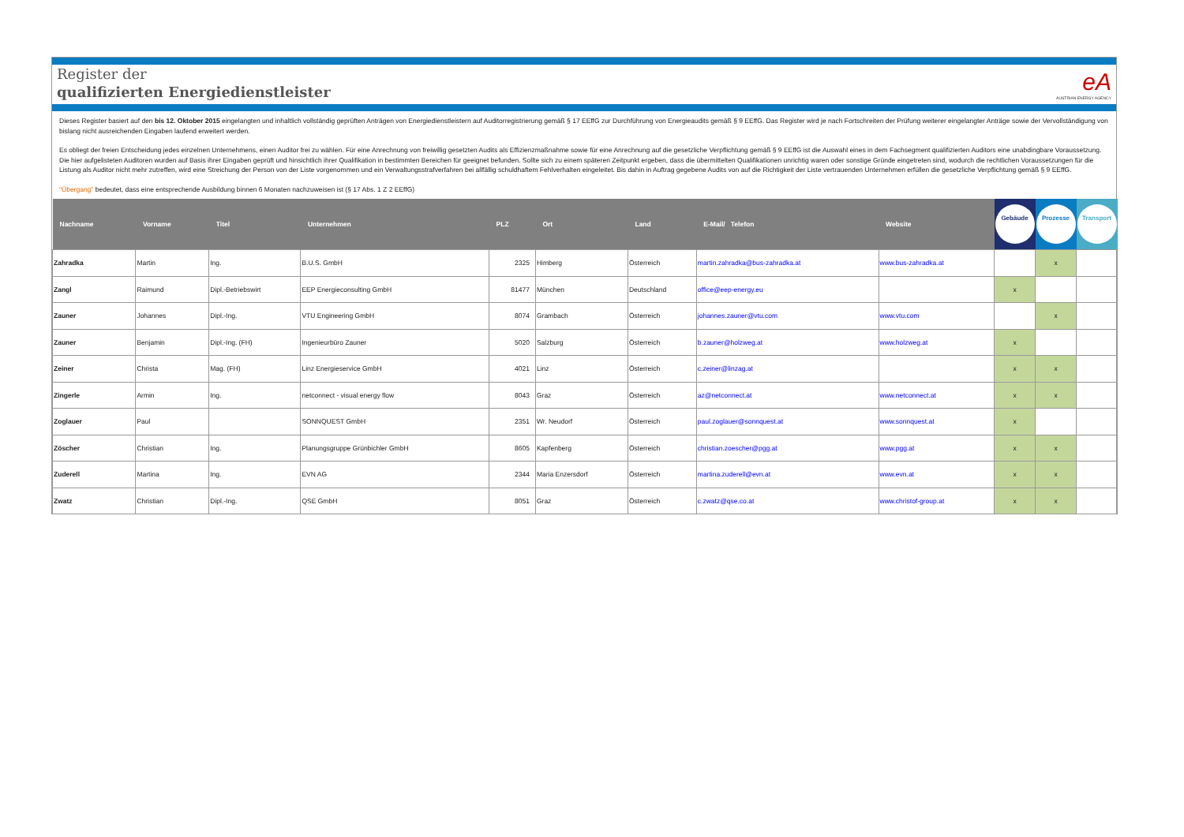Register der
qualifizierten Energiedienstleister
eA
AUSTRIAN ENERGY AGENCY
Dieses Register basiert auf den bis 12. Oktober 2015 eingelangten und inhaltlich vollständig geprüften Anträgen von Energiedienstleistern auf Auditorregistrierung gemäß § 17 EEffG zur Durchführung von Energieaudits gemäß § 9 EEffG. Das Register wird je nach Fortschreiten der Prüfung weiterer eingelangter Anträge sowie der Vervollständigung von bislang nicht ausreichenden Eingaben laufend erweitert werden.
Es obliegt der freien Entscheidung jedes einzelnen Unternehmens, einen Auditor frei zu wählen. Für eine Anrechnung von freiwillig gesetzten Audits als Effizienzmaßnahme sowie für eine Anrechnung auf die gesetzliche Verpflichtung gemäß § 9 EEffG ist die Auswahl eines in dem Fachsegment qualifizierten Auditors eine unabdingbare Voraussetzung. Die hier aufgelisteten Auditoren wurden auf Basis ihrer Eingaben geprüft und hinsichtlich ihrer Qualifikation in bestimmten Bereichen für geeignet befunden. Sollte sich zu einem späteren Zeitpunkt ergeben, dass die übermittelten Qualifikationen unrichtig waren oder sonstige Gründe eingetreten sind, wodurch die rechtlichen Voraussetzungen für die Listung als Auditor nicht mehr zutreffen, wird eine Streichung der Person von der Liste vorgenommen und ein Verwaltungsstrafverfahren bei allfällig schuldhaftem Fehlverhalten eingeleitet. Bis dahin in Auftrag gegebene Audits von auf die Richtigkeit der Liste vertrauenden Unternehmen erfüllen die gesetzliche Verpflichtung gemäß § 9 EEffG.
"Übergang" bedeutet, dass eine entsprechende Ausbildung binnen 6 Monaten nachzuweisen ist (§ 17 Abs. 1 Z 2 EEffG)
| Nachname | Vorname | Titel | Unternehmen | PLZ | Ort | Land | E-Mail/ Telefon | Website | Gebäude | Prozesse | Transport |
| --- | --- | --- | --- | --- | --- | --- | --- | --- | --- | --- | --- |
| Zahradka | Martin | Ing. | B.U.S. GmbH | 2325 | Himberg | Österreich | martin.zahradka@bus-zahradka.at | www.bus-zahradka.at | | x | |
| Zangl | Raimund | Dipl.-Betriebswirt | EEP Energieconsulting GmbH | 81477 | München | Deutschland | office@eep-energy.eu | | x | | |
| Zauner | Johannes | Dipl.-Ing. | VTU Engineering GmbH | 8074 | Grambach | Österreich | johannes.zauner@vtu.com | www.vtu.com | | x | |
| Zauner | Benjamin | Dipl.-Ing. (FH) | Ingenieurbüro Zauner | 5020 | Salzburg | Österreich | b.zauner@holzweg.at | www.holzweg.at | x | | |
| Zeiner | Christa | Mag. (FH) | Linz Energieservice GmbH | 4021 | Linz | Österreich | c.zeiner@linzag.at | | x | x | |
| Zingerle | Armin | Ing. | netconnect - visual energy flow | 8043 | Graz | Österreich | az@netconnect.at | www.netconnect.at | x | x | |
| Zoglauer | Paul | | SONNQUEST GmbH | 2351 | Wr. Neudorf | Österreich | paul.zoglauer@sonnquest.at | www.sonnquest.at | x | | |
| Zöscher | Christian | Ing. | Planungsgruppe Grünbichler GmbH | 8605 | Kapfenberg | Österreich | christian.zoescher@pgg.at | www.pgg.at | x | x | |
| Zuderell | Martina | Ing. | EVN AG | 2344 | Maria Enzersdorf | Österreich | martina.zuderell@evn.at | www.evn.at | x | x | |
| Zwatz | Christian | Dipl.-Ing. | QSE GmbH | 8051 | Graz | Österreich | c.zwatz@qse.co.at | www.christof-group.at | x | x | |